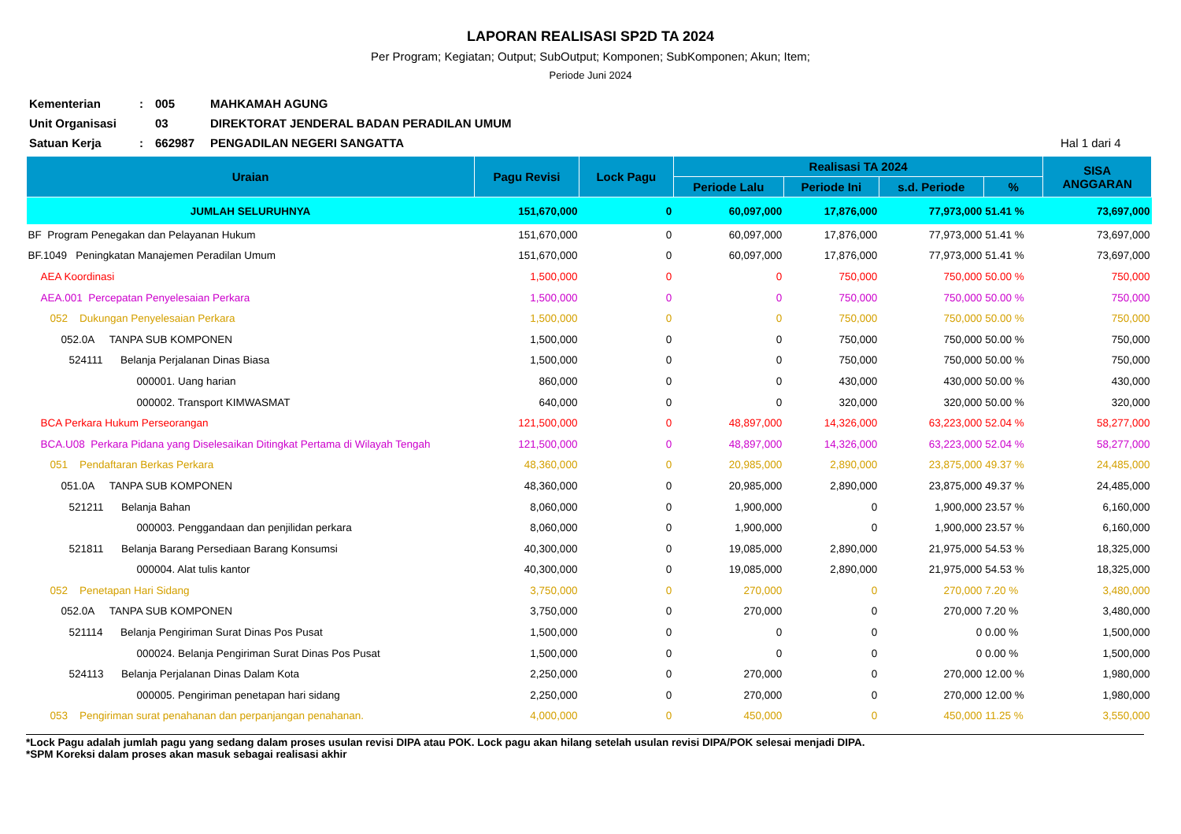LAPORAN REALISASI SP2D TA 2024
Per Program; Kegiatan; Output; SubOutput; Komponen; SubKomponen; Akun; Item;
Periode Juni 2024
Kementerian
:
005
MAHKAMAH AGUNG
Unit Organisasi
03
DIREKTORAT JENDERAL BADAN PERADILAN UMUM
Satuan Kerja
:
662987
PENGADILAN NEGERI SANGATTA
Hal 1 dari 4
| Uraian | Pagu Revisi | Lock Pagu | Realisasi TA 2024 | | | | SISA ANGGARAN |
| --- | --- | --- | --- | --- | --- | --- | --- |
| | | | Periode Lalu | Periode Ini | s.d. Periode | % | |
| JUMLAH SELURUHNYA | 151,670,000 | 0 | 60,097,000 | 17,876,000 | 77,973,000 | 51.41 % | 73,697,000 |
| BF Program Penegakan dan Pelayanan Hukum | 151,670,000 | 0 | 60,097,000 | 17,876,000 | 77,973,000 | 51.41 % | 73,697,000 |
| BF.1049 Peningkatan Manajemen Peradilan Umum | 151,670,000 | 0 | 60,097,000 | 17,876,000 | 77,973,000 | 51.41 % | 73,697,000 |
| AEA Koordinasi | 1,500,000 | 0 | 0 | 750,000 | 750,000 | 50.00 % | 750,000 |
| AEA.001 Percepatan Penyelesaian Perkara | 1,500,000 | 0 | 0 | 750,000 | 750,000 | 50.00 % | 750,000 |
| 052 Dukungan Penyelesaian Perkara | 1,500,000 | 0 | 0 | 750,000 | 750,000 | 50.00 % | 750,000 |
| 052.0A TANPA SUB KOMPONEN | 1,500,000 | 0 | 0 | 750,000 | 750,000 | 50.00 % | 750,000 |
| 524111 Belanja Perjalanan Dinas Biasa | 1,500,000 | 0 | 0 | 750,000 | 750,000 | 50.00 % | 750,000 |
| 000001. Uang harian | 860,000 | 0 | 0 | 430,000 | 430,000 | 50.00 % | 430,000 |
| 000002. Transport KIMWASMAT | 640,000 | 0 | 0 | 320,000 | 320,000 | 50.00 % | 320,000 |
| BCA Perkara Hukum Perseorangan | 121,500,000 | 0 | 48,897,000 | 14,326,000 | 63,223,000 | 52.04 % | 58,277,000 |
| BCA.U08 Perkara Pidana yang Diselesaikan Ditingkat Pertama di Wilayah Tengah | 121,500,000 | 0 | 48,897,000 | 14,326,000 | 63,223,000 | 52.04 % | 58,277,000 |
| 051 Pendaftaran Berkas Perkara | 48,360,000 | 0 | 20,985,000 | 2,890,000 | 23,875,000 | 49.37 % | 24,485,000 |
| 051.0A TANPA SUB KOMPONEN | 48,360,000 | 0 | 20,985,000 | 2,890,000 | 23,875,000 | 49.37 % | 24,485,000 |
| 521211 Belanja Bahan | 8,060,000 | 0 | 1,900,000 | 0 | 1,900,000 | 23.57 % | 6,160,000 |
| 000003. Penggandaan dan penjilidan perkara | 8,060,000 | 0 | 1,900,000 | 0 | 1,900,000 | 23.57 % | 6,160,000 |
| 521811 Belanja Barang Persediaan Barang Konsumsi | 40,300,000 | 0 | 19,085,000 | 2,890,000 | 21,975,000 | 54.53 % | 18,325,000 |
| 000004. Alat tulis kantor | 40,300,000 | 0 | 19,085,000 | 2,890,000 | 21,975,000 | 54.53 % | 18,325,000 |
| 052 Penetapan Hari Sidang | 3,750,000 | 0 | 270,000 | 0 | 270,000 | 7.20 % | 3,480,000 |
| 052.0A TANPA SUB KOMPONEN | 3,750,000 | 0 | 270,000 | 0 | 270,000 | 7.20 % | 3,480,000 |
| 521114 Belanja Pengiriman Surat Dinas Pos Pusat | 1,500,000 | 0 | 0 | 0 | 0 | 0.00 % | 1,500,000 |
| 000024. Belanja Pengiriman Surat Dinas Pos Pusat | 1,500,000 | 0 | 0 | 0 | 0 | 0.00 % | 1,500,000 |
| 524113 Belanja Perjalanan Dinas Dalam Kota | 2,250,000 | 0 | 270,000 | 0 | 270,000 | 12.00 % | 1,980,000 |
| 000005. Pengiriman penetapan hari sidang | 2,250,000 | 0 | 270,000 | 0 | 270,000 | 12.00 % | 1,980,000 |
| 053 Pengiriman surat penahanan dan perpanjangan penahanan. | 4,000,000 | 0 | 450,000 | 0 | 450,000 | 11.25 % | 3,550,000 |
*Lock Pagu adalah jumlah pagu yang sedang dalam proses usulan revisi DIPA atau POK. Lock pagu akan hilang setelah usulan revisi DIPA/POK selesai menjadi DIPA.
*SPM Koreksi dalam proses akan masuk sebagai realisasi akhir